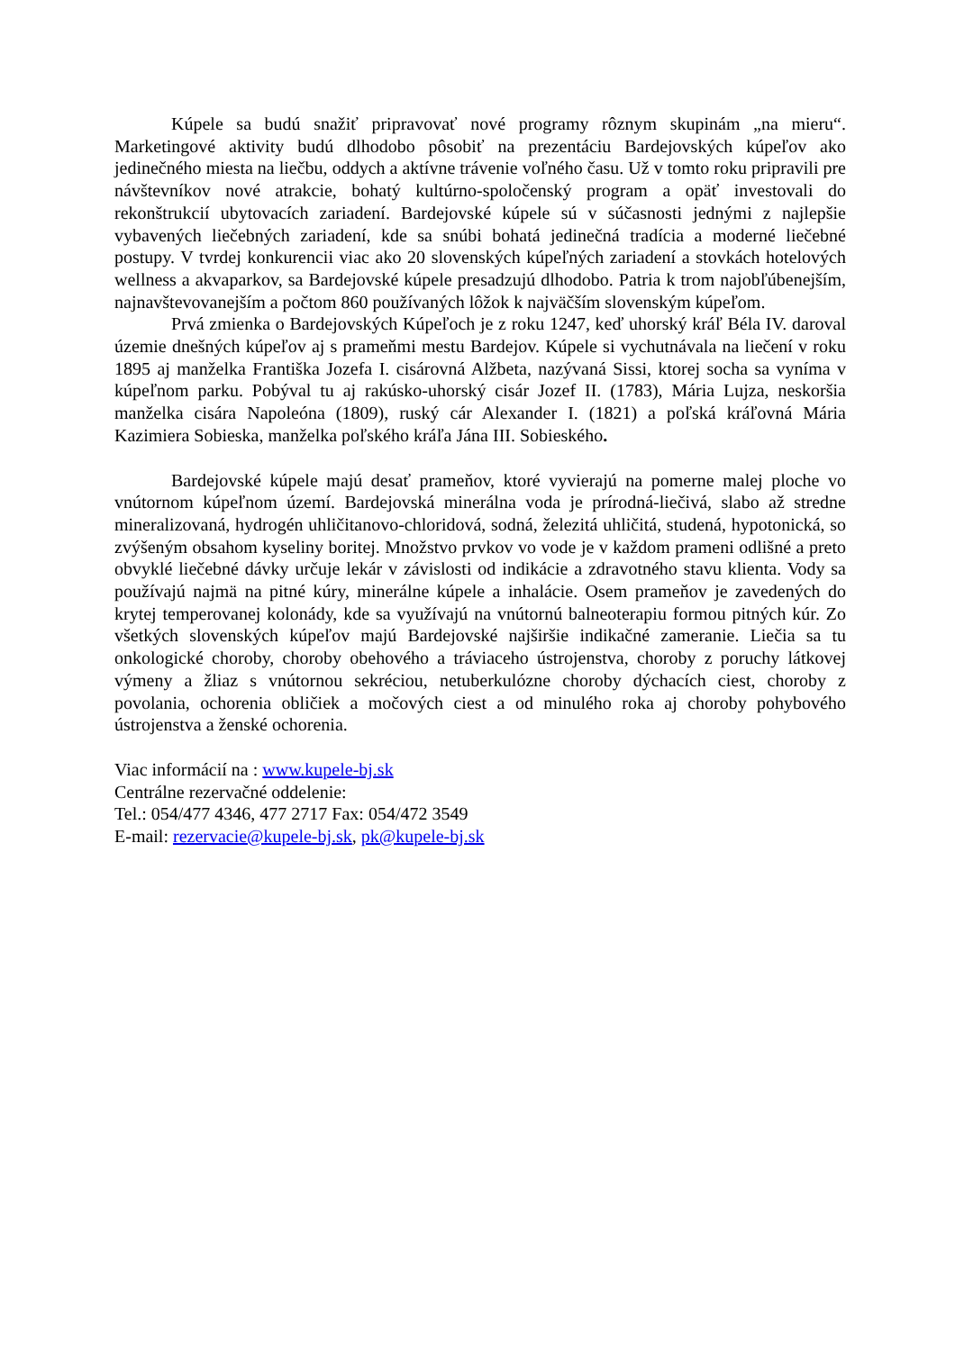Kúpele sa budú snažiť pripravovať nové programy rôznym skupinám „na mieru“. Marketingové aktivity budú dlhodobo pôsobiť na prezentáciu Bardejovských kúpeľov ako jedinečného miesta na liečbu, oddych a aktívne trávenie voľného času. Už v tomto roku pripravili pre návštevníkov nové atrakcie, bohatý kultúrno-spoločenský program a opäť investovali do rekonštrukcií ubytovacích zariadení. Bardejovské kúpele sú v súčasnosti jednými z najlepšie vybavených liečebných zariadení, kde sa snúbi bohatá jedinečná tradícia a moderné liečebné postupy. V tvrdej konkurencii viac ako 20 slovenských kúpeľných zariadení a stovkách hotelových wellness a akvaparkov, sa Bardejovské kúpele presadzujú dlhodobo. Patria k trom najobľúbenejším, najnavštevovanejším a počtom 860 používaných lôžok k najväčším slovenským kúpeľom.
Prvá zmienka o Bardejovských Kúpeľoch je z roku 1247, keď uhorský kráľ Béla IV. daroval územie dnešných kúpeľov aj s prameňmi mestu Bardejov. Kúpele si vychutnávala na liečení v roku 1895 aj manželka Františka Jozefa I. cisárovná Alžbeta, nazývaná Sissi, ktorej socha sa vyníma v kúpeľnom parku. Pobýval tu aj rakúsko-uhorský cisár Jozef II. (1783), Mária Lujza, neskoršia manželka cisára Napoleóna (1809), ruský cár Alexander I. (1821) a poľská kráľovná Mária Kazimiera Sobieska, manželka poľského kráľa Jána III. Sobieského.
Bardejovské kúpele majú desať prameňov, ktoré vyvierajú na pomerne malej ploche vo vnútornom kúpeľnom území. Bardejovská minerálna voda je prírodná-liečivá, slabo až stredne mineralizovaná, hydrogén uhličitanovo-chloridová, sodná, železitá uhličitá, studená, hypotonická, so zvýšeným obsahom kyseliny boritej. Množstvo prvkov vo vode je v každom prameni odlišné a preto obvyklé liečebné dávky určuje lekár v závislosti od indikácie a zdravotného stavu klienta. Vody sa používajú najmä na pitné kúry, minerálne kúpele a inhalácie. Osem prameňov je zavedených do krytej temperovanej kolonády, kde sa využívajú na vnútornú balneoterapiu formou pitných kúr. Zo všetkých slovenských kúpeľov majú Bardejovské najširšie indikačné zameranie. Liečia sa tu onkologické choroby, choroby obehového a tráviaceho ústrojenstva, choroby z poruchy látkovej výmeny a žliaz s vnútornou sekréciou, netuberkulózne choroby dýchacích ciest, choroby z povolania, ochorenia obličiek a močových ciest a od minulého roka aj choroby pohybového ústrojenstva a ženské ochorenia.
Viac informácií na : www.kupele-bj.sk
Centrálne rezervačné oddelenie:
Tel.: 054/477 4346, 477 2717 Fax: 054/472 3549
E-mail: rezervacie@kupele-bj.sk, pk@kupele-bj.sk